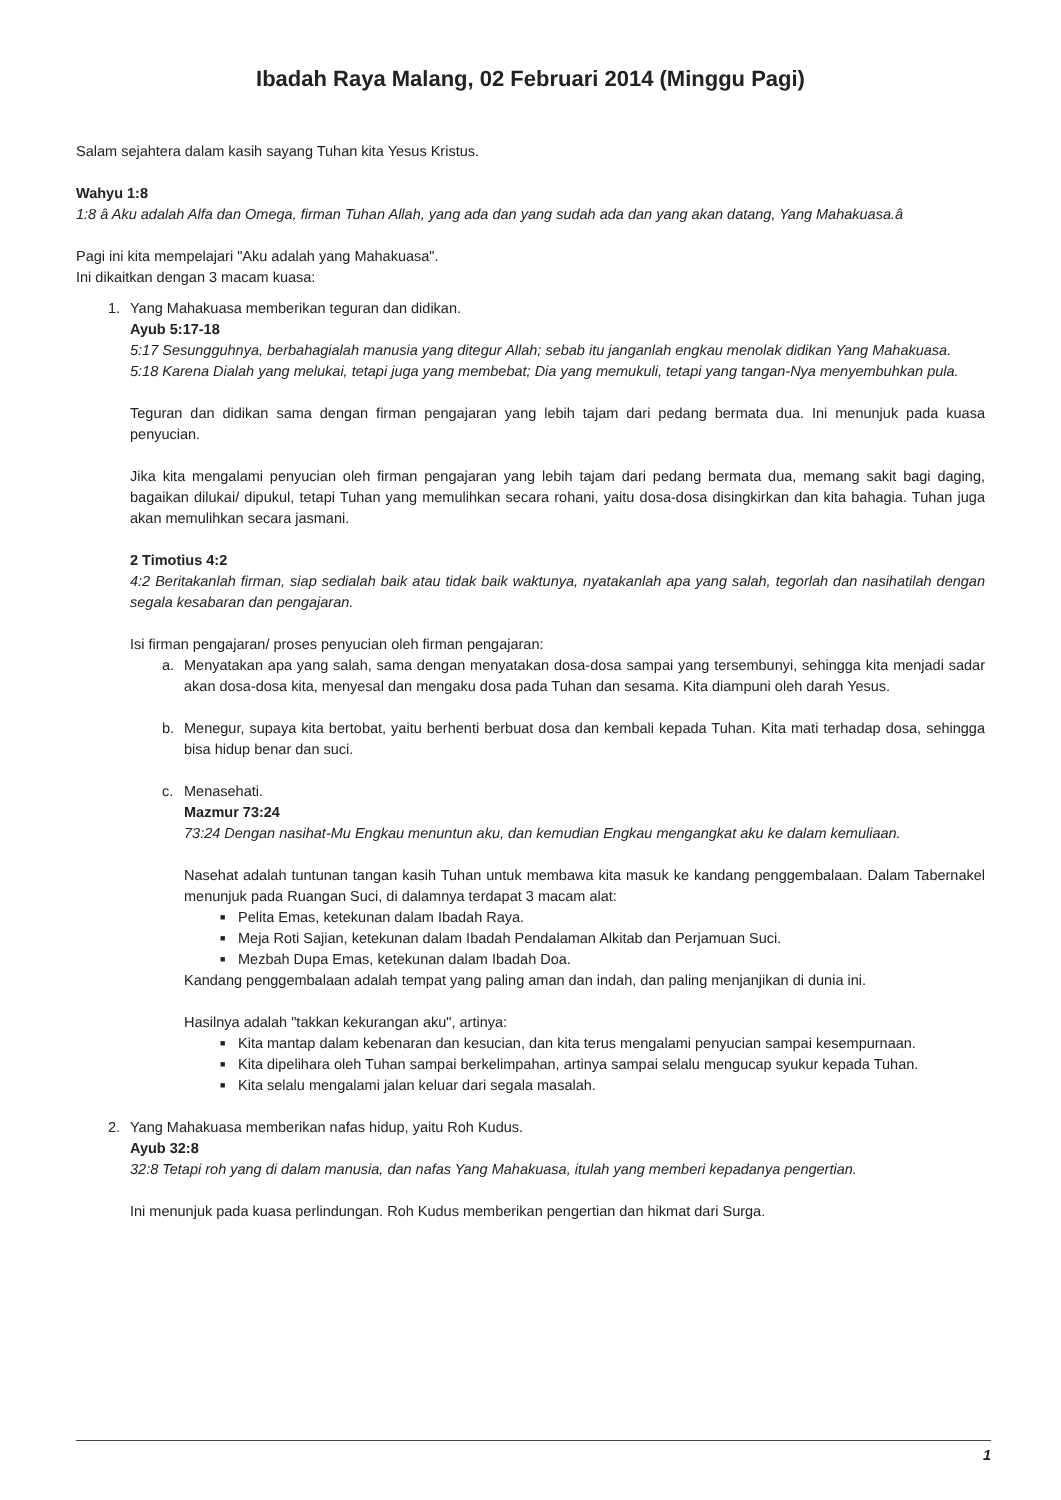Ibadah Raya Malang, 02 Februari 2014 (Minggu Pagi)
Salam sejahtera dalam kasih sayang Tuhan kita Yesus Kristus.
Wahyu 1:8
1:8 â Aku adalah Alfa dan Omega, firman Tuhan Allah, yang ada dan yang sudah ada dan yang akan datang, Yang Mahakuasa.â
Pagi ini kita mempelajari "Aku adalah yang Mahakuasa".
Ini dikaitkan dengan 3 macam kuasa:
1. Yang Mahakuasa memberikan teguran dan didikan.
Ayub 5:17-18
5:17 Sesungguhnya, berbahagialah manusia yang ditegur Allah; sebab itu janganlah engkau menolak didikan Yang Mahakuasa.
5:18 Karena Dialah yang melukai, tetapi juga yang membebat; Dia yang memukuli, tetapi yang tangan-Nya menyembuhkan pula.
Teguran dan didikan sama dengan firman pengajaran yang lebih tajam dari pedang bermata dua. Ini menunjuk pada kuasa penyucian.
Jika kita mengalami penyucian oleh firman pengajaran yang lebih tajam dari pedang bermata dua, memang sakit bagi daging, bagaikan dilukai/ dipukul, tetapi Tuhan yang memulihkan secara rohani, yaitu dosa-dosa disingkirkan dan kita bahagia. Tuhan juga akan memulihkan secara jasmani.
2 Timotius 4:2
4:2 Beritakanlah firman, siap sedialah baik atau tidak baik waktunya, nyatakanlah apa yang salah, tegorlah dan nasihatilah dengan segala kesabaran dan pengajaran.
Isi firman pengajaran/ proses penyucian oleh firman pengajaran:
a. Menyatakan apa yang salah, sama dengan menyatakan dosa-dosa sampai yang tersembunyi, sehingga kita menjadi sadar akan dosa-dosa kita, menyesal dan mengaku dosa pada Tuhan dan sesama. Kita diampuni oleh darah Yesus.
b. Menegur, supaya kita bertobat, yaitu berhenti berbuat dosa dan kembali kepada Tuhan. Kita mati terhadap dosa, sehingga bisa hidup benar dan suci.
c. Menasehati.
Mazmur 73:24
73:24 Dengan nasihat-Mu Engkau menuntun aku, dan kemudian Engkau mengangkat aku ke dalam kemuliaan.
Nasehat adalah tuntunan tangan kasih Tuhan untuk membawa kita masuk ke kandang penggembalaan. Dalam Tabernakel menunjuk pada Ruangan Suci, di dalamnya terdapat 3 macam alat:
■ Pelita Emas, ketekunan dalam Ibadah Raya.
■ Meja Roti Sajian, ketekunan dalam Ibadah Pendalaman Alkitab dan Perjamuan Suci.
■ Mezbah Dupa Emas, ketekunan dalam Ibadah Doa.
Kandang penggembalaan adalah tempat yang paling aman dan indah, dan paling menjanjikan di dunia ini.
Hasilnya adalah "takkan kekurangan aku", artinya:
■ Kita mantap dalam kebenaran dan kesucian, dan kita terus mengalami penyucian sampai kesempurnaan.
■ Kita dipelihara oleh Tuhan sampai berkelimpahan, artinya sampai selalu mengucap syukur kepada Tuhan.
■ Kita selalu mengalami jalan keluar dari segala masalah.
2. Yang Mahakuasa memberikan nafas hidup, yaitu Roh Kudus.
Ayub 32:8
32:8 Tetapi roh yang di dalam manusia, dan nafas Yang Mahakuasa, itulah yang memberi kepadanya pengertian.
Ini menunjuk pada kuasa perlindungan. Roh Kudus memberikan pengertian dan hikmat dari Surga.
1